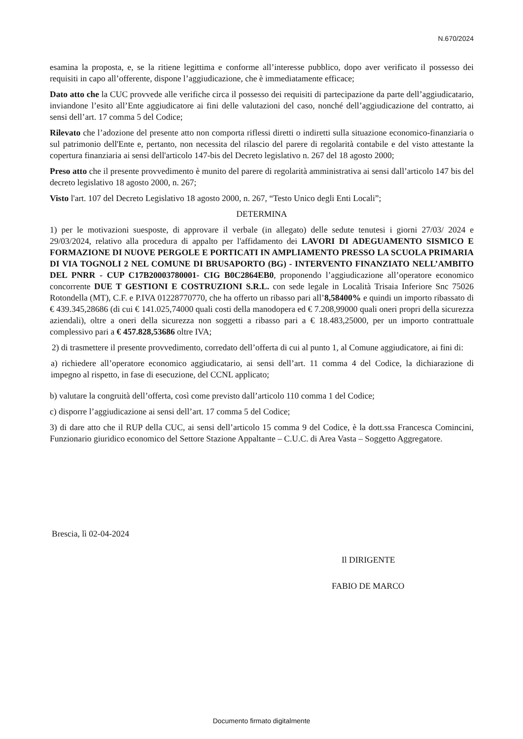N.670/2024
esamina la proposta, e, se la ritiene legittima e conforme all’interesse pubblico, dopo aver verificato il possesso dei requisiti in capo all’offerente, dispone l’aggiudicazione, che è immediatamente efficace;
Dato atto che la CUC provvede alle verifiche circa il possesso dei requisiti di partecipazione da parte dell’aggiudicatario, inviandone l’esito all’Ente aggiudicatore ai fini delle valutazioni del caso, nonché dell’aggiudicazione del contratto, ai sensi dell’art. 17 comma 5 del Codice;
Rilevato che l’adozione del presente atto non comporta riflessi diretti o indiretti sulla situazione economico-finanziaria o sul patrimonio dell'Ente e, pertanto, non necessita del rilascio del parere di regolarità contabile e del visto attestante la copertura finanziaria ai sensi dell'articolo 147-bis del Decreto legislativo n. 267 del 18 agosto 2000;
Preso atto che il presente provvedimento è munito del parere di regolarità amministrativa ai sensi dall’articolo 147 bis del decreto legislativo 18 agosto 2000, n. 267;
Visto l'art. 107 del Decreto Legislativo 18 agosto 2000, n. 267, “Testo Unico degli Enti Locali”;
DETERMINA
1) per le motivazioni suesposte, di approvare il verbale (in allegato) delle sedute tenutesi i giorni 27/03/ 2024 e 29/03/2024, relativo alla procedura di appalto per l'affidamento dei LAVORI DI ADEGUAMENTO SISMICO E FORMAZIONE DI NUOVE PERGOLE E PORTICATI IN AMPLIAMENTO PRESSO LA SCUOLA PRIMARIA DI VIA TOGNOLI 2 NEL COMUNE DI BRUSAPORTO (BG) - INTERVENTO FINANZIATO NELL’AMBITO DEL PNRR - CUP C17B20003780001- CIG B0C2864EB0, proponendo l’aggiudicazione all’operatore economico concorrente DUE T GESTIONI E COSTRUZIONI S.R.L. con sede legale in Località Trisaia Inferiore Snc 75026 Rotondella (MT), C.F. e P.IVA 01228770770, che ha offerto un ribasso pari all’8,58400% e quindi un importo ribassato di € 439.345,28686 (di cui € 141.025,74000 quali costi della manodopera ed € 7.208,99000 quali oneri propri della sicurezza aziendali), oltre a oneri della sicurezza non soggetti a ribasso pari a € 18.483,25000, per un importo contrattuale complessivo pari a € 457.828,53686 oltre IVA;
2) di trasmettere il presente provvedimento, corredato dell’offerta di cui al punto 1, al Comune aggiudicatore, ai fini di:
a) richiedere all’operatore economico aggiudicatario, ai sensi dell’art. 11 comma 4 del Codice, la dichiarazione di impegno al rispetto, in fase di esecuzione, del CCNL applicato;
b) valutare la congruità dell’offerta, così come previsto dall’articolo 110 comma 1 del Codice;
c) disporre l’aggiudicazione ai sensi dell’art. 17 comma 5 del Codice;
3) di dare atto che il RUP della CUC, ai sensi dell’articolo 15 comma 9 del Codice, è la dott.ssa Francesca Comincini, Funzionario giuridico economico del Settore Stazione Appaltante – C.U.C. di Area Vasta – Soggetto Aggregatore.
Brescia, lì 02-04-2024
Il DIRIGENTE
FABIO DE MARCO
Documento firmato digitalmente